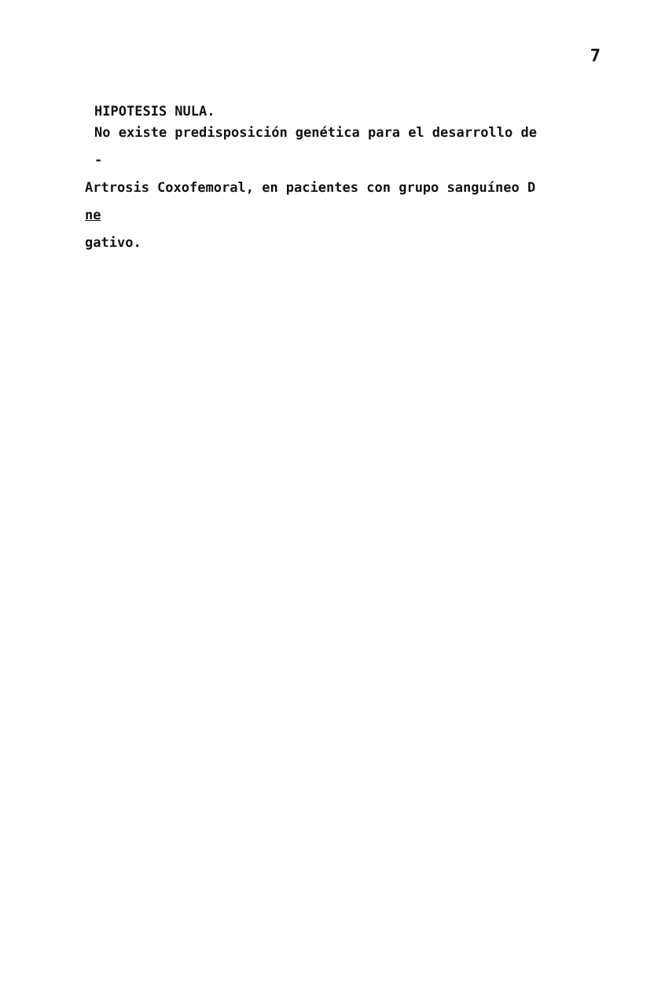7
HIPOTESIS NULA.
No existe predisposición genética para el desarrollo de -
Artrosis Coxofemoral, en pacientes con grupo sanguíneo D ne
gativo.